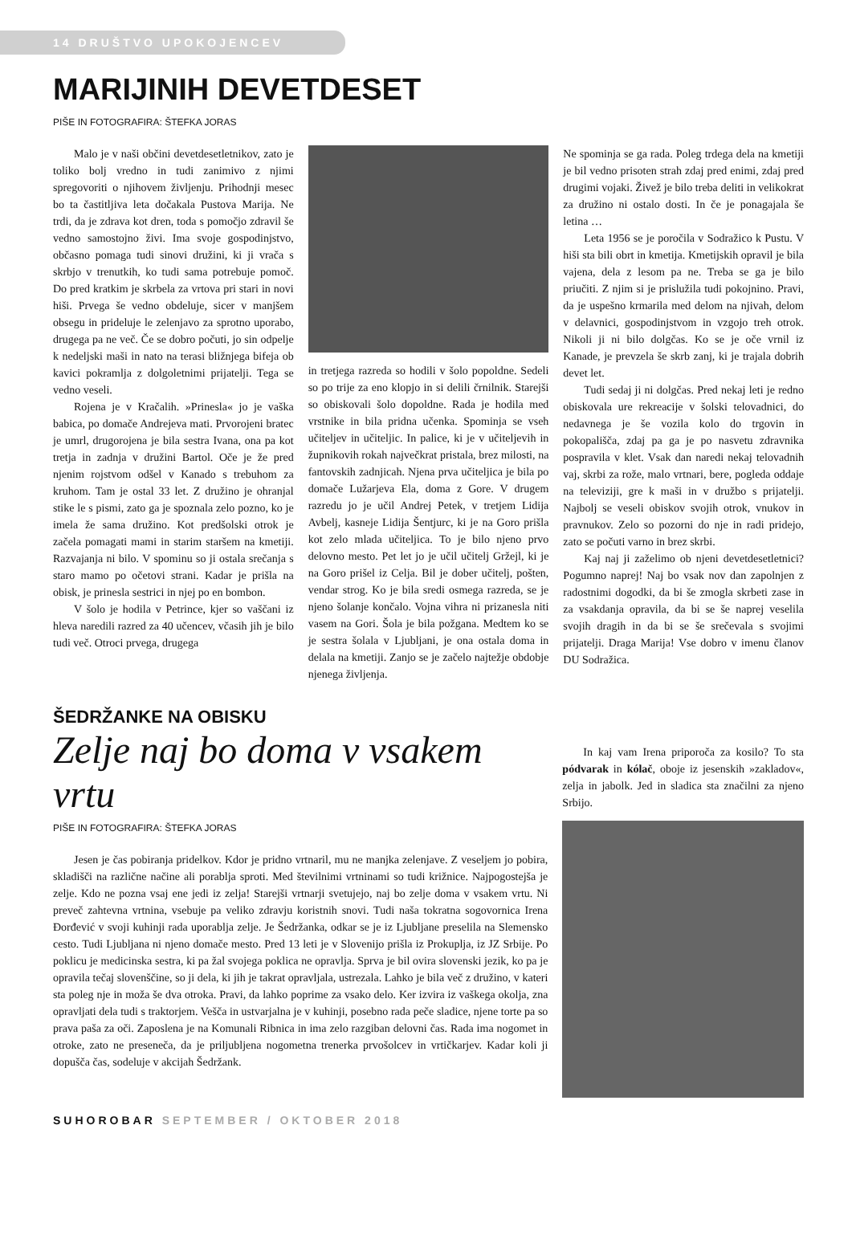14 DRUŠTVO UPOKOJENCEV
MARIJINIH DEVETDESET
PIŠE IN FOTOGRAFIRA: ŠTEFKA JORAS
Malo je v naši občini devetdesetletnikov, zato je toliko bolj vredno in tudi zanimivo z njimi spregovoriti o njihovem življenju. Prihodnji mesec bo ta častitljiva leta dočakala Pustova Marija. Ne trdi, da je zdrava kot dren, toda s pomočjo zdravil še vedno samostojno živi. Ima svoje gospodinjstvo, občasno pomaga tudi sinovi družini, ki ji vrača s skrbjo v trenutkih, ko tudi sama potrebuje pomoč. Do pred kratkim je skrbela za vrtova pri stari in novi hiši. Prvega še vedno obdeluje, sicer v manjšem obsegu in prideluje le zelenjavo za sprotno uporabo, drugega pa ne več. Če se dobro počuti, jo sin odpelje k nedeljski maši in nato na terasi bližnjega bifeja ob kavici pokramlja z dolgoletnimi prijatelji. Tega se vedno veseli.
Rojena je v Kračalih. »Prinesla« jo je vaška babica, po domače Andrejeva mati. Prvorojeni bratec je umrl, drugorojena je bila sestra Ivana, ona pa kot tretja in zadnja v družini Bartol. Oče je že pred njenim rojstvom odšel v Kanado s trebuhom za kruhom. Tam je ostal 33 let. Z družino je ohranjal stike le s pismi, zato ga je spoznala zelo pozno, ko je imela že sama družino. Kot predšolski otrok je začela pomagati mami in starim staršem na kmetiji. Razvajanja ni bilo. V spominu so ji ostala srečanja s staro mamo po očetovi strani. Kadar je prišla na obisk, je prinesla sestrici in njej po en bombon.
V šolo je hodila v Petrince, kjer so vaščani iz hleva naredili razred za 40 učencev, včasih jih je bilo tudi več. Otroci prvega, drugega
in tretjega razreda so hodili v šolo popoldne. Sedeli so po trije za eno klopjo in si delili črnilnik. Starejši so obiskovali šolo dopoldne. Rada je hodila med vrstnike in bila pridna učenka. Spominja se vseh učiteljev in učiteljic. In palice, ki je v učiteljevih in župnikovih rokah največkrat pristala, brez milosti, na fantovskih zadnjicah. Njena prva učiteljica je bila po domače Lužarjeva Ela, doma z Gore. V drugem razredu jo je učil Andrej Petek, v tretjem Lidija Avbelj, kasneje Lidija Šentjurc, ki je na Goro prišla kot zelo mlada učiteljica. To je bilo njeno prvo delovno mesto. Pet let jo je učil učitelj Gržejl, ki je na Goro prišel iz Celja. Bil je dober učitelj, pošten, vendar strog. Ko je bila sredi osmega razreda, se je njeno šolanje končalo. Vojna vihra ni prizanesla niti vasem na Gori. Šola je bila požgana. Medtem ko se je sestra šolala v Ljubljani, je ona ostala doma in delala na kmetiji. Zanjo se je začelo najtežje obdobje njenega življenja.
Ne spominja se ga rada. Poleg trdega dela na kmetiji je bil vedno prisoten strah zdaj pred enimi, zdaj pred drugimi vojaki. Živež je bilo treba deliti in velikokrat za družino ni ostalo dosti. In če je ponagajala še letina …
Leta 1956 se je poročila v Sodražico k Pustu. V hiši sta bili obrt in kmetija. Kmetijskih opravil je bila vajena, dela z lesom pa ne. Treba se ga je bilo priučiti. Z njim si je prislužila tudi pokojnino. Pravi, da je uspešno krmarila med delom na njivah, delom v delavnici, gospodinjstvom in vzgojo treh otrok. Nikoli ji ni bilo dolgčas. Ko se je oče vrnil iz Kanade, je prevzela še skrb zanj, ki je trajala dobrih devet let.
Tudi sedaj ji ni dolgčas. Pred nekaj leti je redno obiskovala ure rekreacije v šolski telovadnici, do nedavnega je še vozila kolo do trgovin in pokopališča, zdaj pa ga je po nasvetu zdravnika pospravila v klet. Vsak dan naredi nekaj telovadnih vaj, skrbi za rože, malo vrtnari, bere, pogleda oddaje na televiziji, gre k maši in v družbo s prijatelji. Najbolj se veseli obiskov svojih otrok, vnukov in pravnukov. Zelo so pozorni do nje in radi pridejo, zato se počuti varno in brez skrbi.
Kaj naj ji zaželimo ob njeni devetdesetletnici? Pogumno naprej! Naj bo vsak nov dan zapolnjen z radostnimi dogodki, da bi še zmogla skrbeti zase in za vsakdanja opravila, da bi se še naprej veselila svojih dragih in da bi se še srečevala s svojimi prijatelji. Draga Marija! Vse dobro v imenu članov DU Sodražica.
ŠEDRŽANKE NA OBISKU
Zelje naj bo doma v vsakem vrtu
PIŠE IN FOTOGRAFIRA: ŠTEFKA JORAS
Jesen je čas pobiranja pridelkov. Kdor je pridno vrtnaril, mu ne manjka zelenjave. Z veseljem jo pobira, skladišči na različne načine ali porablja sproti. Med številnimi vrtninami so tudi križnice. Najpogostejša je zelje. Kdo ne pozna vsaj ene jedi iz zelja! Starejši vrtnarji svetujejo, naj bo zelje doma v vsakem vrtu. Ni preveč zahtevna vrtnina, vsebuje pa veliko zdravju koristnih snovi. Tudi naša tokratna sogovornica Irena Đorđević v svoji kuhinji rada uporablja zelje. Je Šedržanka, odkar se je iz Ljubljane preselila na Slemensko cesto. Tudi Ljubljana ni njeno domače mesto. Pred 13 leti je v Slovenijo prišla iz Prokuplja, iz JZ Srbije. Po poklicu je medicinska sestra, ki pa žal svojega poklica ne opravlja. Sprva je bil ovira slovenski jezik, ko pa je opravila tečaj slovenščine, so ji dela, ki jih je takrat opravljala, ustrezala. Lahko je bila več z družino, v kateri sta poleg nje in moža še dva otroka. Pravi, da lahko poprime za vsako delo. Ker izvira iz vaškega okolja, zna opravljati dela tudi s traktorjem. Vešča in ustvarjalna je v kuhinji, posebno rada peče sladice, njene torte pa so prava paša za oči. Zaposlena je na Komunali Ribnica in ima zelo razgiban delovni čas. Rada ima nogomet in otroke, zato ne preseneča, da je priljubljena nogometna trenerka prvošolcev in vrtičkarjev. Kadar koli ji dopušča čas, sodeluje v akcijah Šedržank.
In kaj vam Irena priporoča za kosilo? To sta pódvarak in kólač, oboje iz jesenskih »zakladov«, zelja in jabolk. Jed in sladica sta značilni za njeno Srbijo.
SUHOROBAR SEPTEMBER / OKTOBER 2018